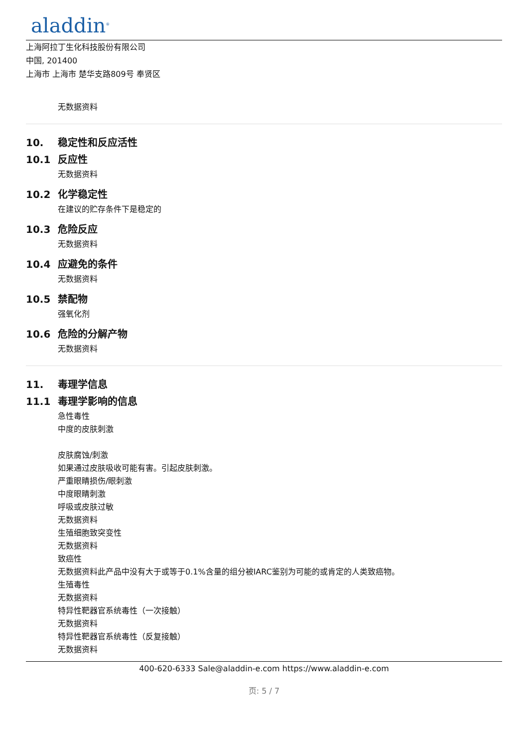aladdin<sup>®</sup>
上海阿拉丁生化科技股份有限公司
中国, 201400
上海市 上海市 楚华支路809号 奉贤区
无数据资料
10. 稳定性和反应活性
10.1 反应性
无数据资料
10.2 化学稳定性
在建议的贮存条件下是稳定的
10.3 危险反应
无数据资料
10.4 应避免的条件
无数据资料
10.5 禁配物
强氧化剂
10.6 危险的分解产物
无数据资料
11. 毒理学信息
11.1 毒理学影响的信息
急性毒性
中度的皮肤刺激
皮肤腐蚀/刺激
如果通过皮肤吸收可能有害。引起皮肤刺激。
严重眼睛损伤/眼刺激
中度眼睛刺激
呼吸或皮肤过敏
无数据资料
生殖细胞致突变性
无数据资料
致癌性
无数据资料此产品中没有大于或等于0.1%含量的组分被IARC鉴别为可能的或肯定的人类致癌物。
生殖毒性
无数据资料
特异性靶器官系统毒性（一次接触）
无数据资料
特异性靶器官系统毒性（反复接触）
无数据资料
400-620-6333 Sale@aladdin-e.com https://www.aladdin-e.com
页: 5 / 7